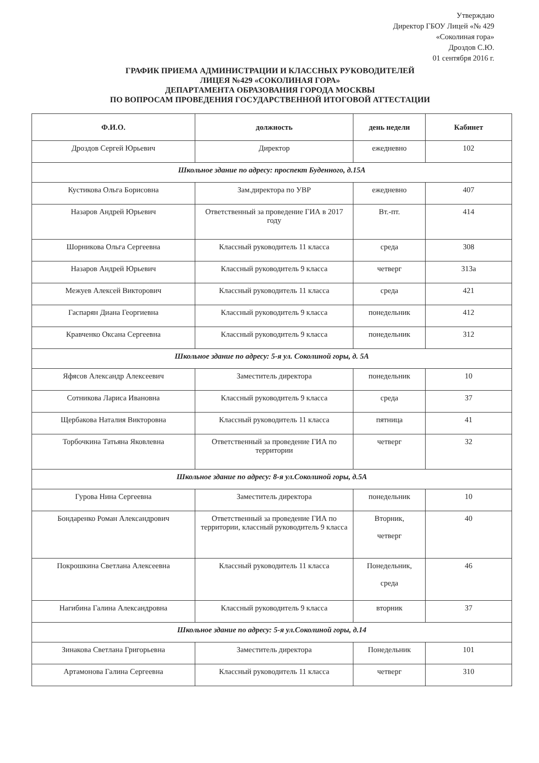Утверждаю
Директор ГБОУ Лицей «№ 429
«Соколиная гора»
Дроздов С.Ю.
01 сентября 2016 г.
ГРАФИК ПРИЕМА АДМИНИСТРАЦИИ И КЛАССНЫХ РУКОВОДИТЕЛЕЙ
ЛИЦЕЯ №429 «СОКОЛИНАЯ ГОРА»
ДЕПАРТАМЕНТА ОБРАЗОВАНИЯ ГОРОДА МОСКВЫ
ПО ВОПРОСАМ ПРОВЕДЕНИЯ ГОСУДАРСТВЕННОЙ ИТОГОВОЙ АТТЕСТАЦИИ
| Ф.И.О. | должность | день недели | Кабинет |
| --- | --- | --- | --- |
| Дроздов Сергей Юрьевич | Директор | ежедневно | 102 |
| Школьное здание по адресу: проспект Буденного, д.15А | | | |
| Кустикова Ольга Борисовна | Зам.директора по УВР | ежедневно | 407 |
| Назаров Андрей Юрьевич | Ответственный за проведение ГИА в 2017 году | Вт.-пт. | 414 |
| Шорникова Ольга Сергеевна | Классный руководитель 11 класса | среда | 308 |
| Назаров Андрей Юрьевич | Классный руководитель 9 класса | четверг | 313а |
| Межуев Алексей Викторович | Классный руководитель 11 класса | среда | 421 |
| Гаспарян Диана Георгиевна | Классный руководитель 9 класса | понедельник | 412 |
| Кравченко Оксана Сергеевна | Классный руководитель 9 класса | понедельник | 312 |
| Школьное здание по адресу: 5-я ул. Соколиной горы, д. 5А | | | |
| Яфясов Александр Алексеевич | Заместитель директора | понедельник | 10 |
| Сотникова Лариса Ивановна | Классный руководитель 9 класса | среда | 37 |
| Щербакова Наталия Викторовна | Классный руководитель 11 класса | пятница | 41 |
| Торбочкина Татьяна Яковлевна | Ответственный за проведение ГИА по территории | четверг | 32 |
| Школьное здание по адресу: 8-я ул.Соколиной горы, д.5А | | | |
| Гурова Нина Сергеевна | Заместитель директора | понедельник | 10 |
| Бондаренко Роман Александрович | Ответственный за проведение ГИА по территории, классный руководитель 9 класса | Вторник, четверг | 40 |
| Покрошкина Светлана Алексеевна | Классный руководитель 11 класса | Понедельник, среда | 46 |
| Нагибина Галина Александровна | Классный руководитель 9 класса | вторник | 37 |
| Школьное здание по адресу: 5-я ул.Соколиной горы, д.14 | | | |
| Зинакова Светлана Григорьевна | Заместитель директора | Понедельник | 101 |
| Артамонова Галина Сергеевна | Классный руководитель 11 класса | четверг | 310 |